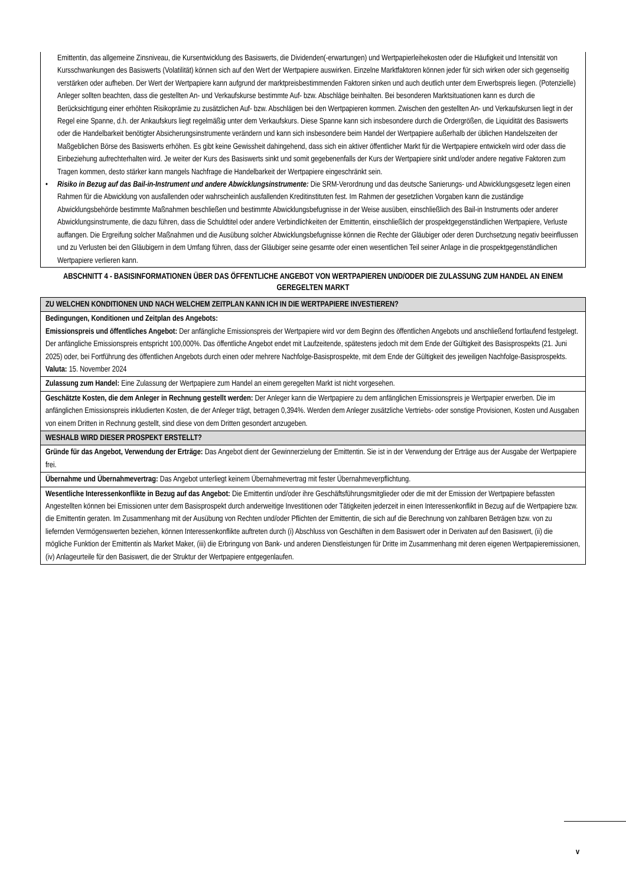Emittentin, das allgemeine Zinsniveau, die Kursentwicklung des Basiswerts, die Dividenden(-erwartungen) und Wertpapierleihekosten oder die Häufigkeit und Intensität von Kursschwankungen des Basiswerts (Volatilität) können sich auf den Wert der Wertpapiere auswirken. Einzelne Marktfaktoren können jeder für sich wirken oder sich gegenseitig verstärken oder aufheben. Der Wert der Wertpapiere kann aufgrund der marktpreisbestimmenden Faktoren sinken und auch deutlich unter dem Erwerbspreis liegen. (Potenzielle) Anleger sollten beachten, dass die gestellten An- und Verkaufskurse bestimmte Auf- bzw. Abschläge beinhalten. Bei besonderen Marktsituationen kann es durch die Berücksichtigung einer erhöhten Risikoprämie zu zusätzlichen Auf- bzw. Abschlägen bei den Wertpapieren kommen. Zwischen den gestellten An- und Verkaufskursen liegt in der Regel eine Spanne, d.h. der Ankaufskurs liegt regelmäßig unter dem Verkaufskurs. Diese Spanne kann sich insbesondere durch die Ordergrößen, die Liquidität des Basiswerts oder die Handelbarkeit benötigter Absicherungsinstrumente verändern und kann sich insbesondere beim Handel der Wertpapiere außerhalb der üblichen Handelszeiten der Maßgeblichen Börse des Basiswerts erhöhen. Es gibt keine Gewissheit dahingehend, dass sich ein aktiver öffentlicher Markt für die Wertpapiere entwickeln wird oder dass die Einbeziehung aufrechterhalten wird. Je weiter der Kurs des Basiswerts sinkt und somit gegebenenfalls der Kurs der Wertpapiere sinkt und/oder andere negative Faktoren zum Tragen kommen, desto stärker kann mangels Nachfrage die Handelbarkeit der Wertpapiere eingeschränkt sein.
• Risiko in Bezug auf das Bail-in-Instrument und andere Abwicklungsinstrumente: Die SRM-Verordnung und das deutsche Sanierungs- und Abwicklungsgesetz legen einen Rahmen für die Abwicklung von ausfallenden oder wahrscheinlich ausfallenden Kreditinstituten fest. Im Rahmen der gesetzlichen Vorgaben kann die zuständige Abwicklungsbehörde bestimmte Maßnahmen beschließen und bestimmte Abwicklungsbefugnisse in der Weise ausüben, einschließlich des Bail-in Instruments oder anderer Abwicklungsinstrumente, die dazu führen, dass die Schuldtitel oder andere Verbindlichkeiten der Emittentin, einschließlich der prospektgegenständlichen Wertpapiere, Verluste auffangen. Die Ergreifung solcher Maßnahmen und die Ausübung solcher Abwicklungsbefugnisse können die Rechte der Gläubiger oder deren Durchsetzung negativ beeinflussen und zu Verlusten bei den Gläubigern in dem Umfang führen, dass der Gläubiger seine gesamte oder einen wesentlichen Teil seiner Anlage in die prospektgegenständlichen Wertpapiere verlieren kann.
ABSCHNITT 4 - BASISINFORMATIONEN ÜBER DAS ÖFFENTLICHE ANGEBOT VON WERTPAPIEREN UND/ODER DIE ZULASSUNG ZUM HANDEL AN EINEM GEREGELTEN MARKT
| ZU WELCHEN KONDITIONEN UND NACH WELCHEM ZEITPLAN KANN ICH IN DIE WERTPAPIERE INVESTIEREN? |
| Bedingungen, Konditionen und Zeitplan des Angebots: Emissionspreis und öffentliches Angebot: Der anfängliche Emissionspreis der Wertpapiere wird vor dem Beginn des öffentlichen Angebots und anschließend fortlaufend festgelegt. Der anfängliche Emissionspreis entspricht 100,000%. Das öffentliche Angebot endet mit Laufzeitende, spätestens jedoch mit dem Ende der Gültigkeit des Basisprospekts (21. Juni 2025) oder, bei Fortführung des öffentlichen Angebots durch einen oder mehrere Nachfolge-Basisprospekte, mit dem Ende der Gültigkeit des jeweiligen Nachfolge-Basisprospekts. Valuta: 15. November 2024 |
| Zulassung zum Handel: Eine Zulassung der Wertpapiere zum Handel an einem geregelten Markt ist nicht vorgesehen. |
| Geschätzte Kosten, die dem Anleger in Rechnung gestellt werden: Der Anleger kann die Wertpapiere zu dem anfänglichen Emissionspreis je Wertpapier erwerben. Die im anfänglichen Emissionspreis inkludierten Kosten, die der Anleger trägt, betragen 0,394%. Werden dem Anleger zusätzliche Vertriebs- oder sonstige Provisionen, Kosten und Ausgaben von einem Dritten in Rechnung gestellt, sind diese von dem Dritten gesondert anzugeben. |
| WESHALB WIRD DIESER PROSPEKT ERSTELLT? |
| Gründe für das Angebot, Verwendung der Erträge: Das Angebot dient der Gewinnerzielung der Emittentin. Sie ist in der Verwendung der Erträge aus der Ausgabe der Wertpapiere frei. |
| Übernahme und Übernahmevertrag: Das Angebot unterliegt keinem Übernahmevertrag mit fester Übernahmeverpflichtung. |
| Wesentliche Interessenkonflikte in Bezug auf das Angebot: Die Emittentin und/oder ihre Geschäftsführungsmitglieder oder die mit der Emission der Wertpapiere befassten Angestellten können bei Emissionen unter dem Basisprospekt durch anderweitige Investitionen oder Tätigkeiten jederzeit in einen Interessenkonflikt in Bezug auf die Wertpapiere bzw. die Emittentin geraten. Im Zusammenhang mit der Ausübung von Rechten und/oder Pflichten der Emittentin, die sich auf die Berechnung von zahlbaren Beträgen bzw. von zu liefernden Vermögenswerten beziehen, können Interessenkonflikte auftreten durch (i) Abschluss von Geschäften in dem Basiswert oder in Derivaten auf den Basiswert, (ii) die mögliche Funktion der Emittentin als Market Maker, (iii) die Erbringung von Bank- und anderen Dienstleistungen für Dritte im Zusammenhang mit deren eigenen Wertpapieremissionen, (iv) Anlageurteile für den Basiswert, die der Struktur der Wertpapiere entgegenlaufen. |
v